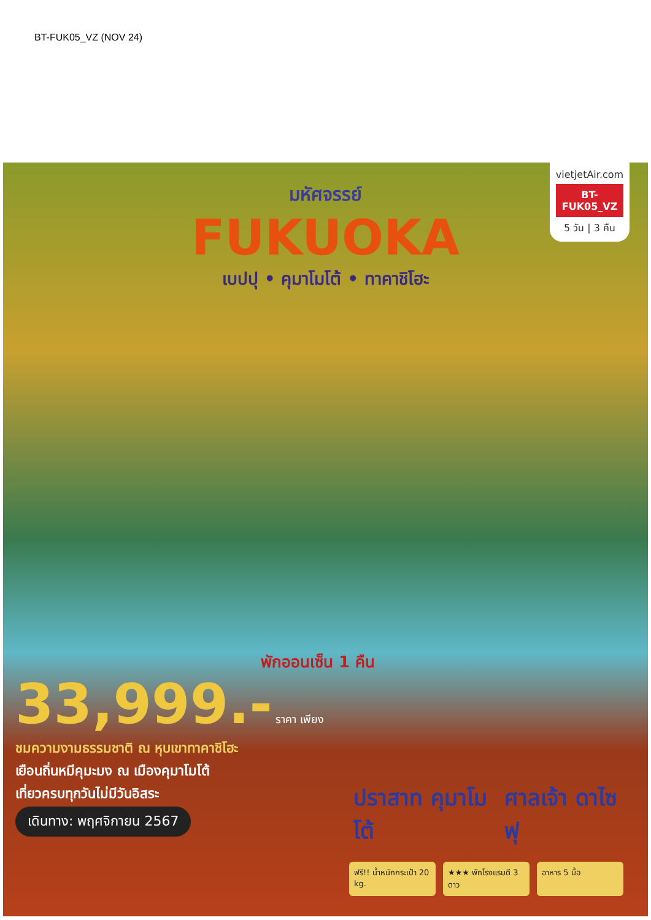BT-FUK05_VZ (NOV 24)
vietjetAir.com
BT-FUK05_VZ
5 วัน | 3 คืน
มหัศจรรย์
FUKUOKA
เบปปุ • คุมาโมโต้ • ทาคาชิโฮะ
พักออนเซ็น 1 คืน
33,999.- ราคา เพียง
ชมความงามธรรมชาติ ณ หุบเขาทาคาชิโฮะ
เยือนถิ่นหมีคุมะมง ณ เมืองคุมาโมโต้
เที่ยวครบทุกวันไม่มีวันอิสระ
เดินทาง: พฤศจิกายน 2567
ปราสาท คุมาโมโต้ ศาลเจ้า ดาไซฟุ
ฟรี!! น้ำหนักกระเป๋า 20 kg.
★★★ พักโรงแรมดี 3 ดาว
อาหาร 5 มื้อ